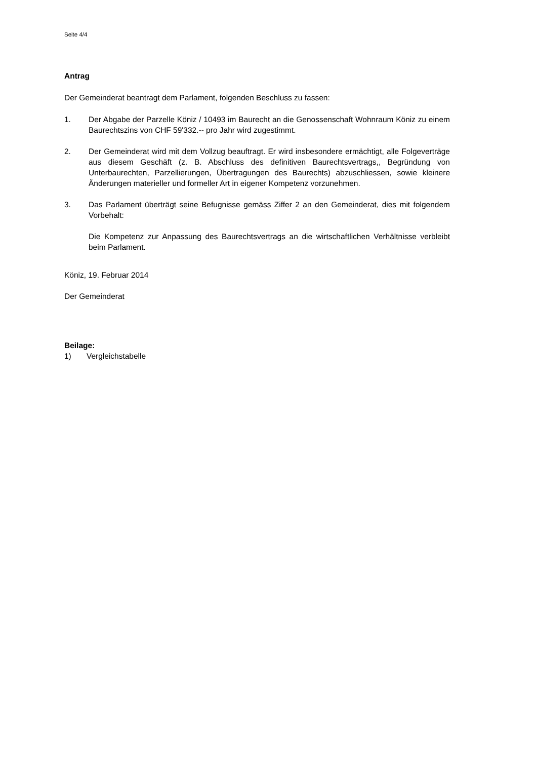Seite 4/4
Antrag
Der Gemeinderat beantragt dem Parlament, folgenden Beschluss zu fassen:
1. Der Abgabe der Parzelle Köniz / 10493 im Baurecht an die Genossenschaft Wohnraum Köniz zu einem Baurechtszins von CHF 59'332.-- pro Jahr wird zugestimmt.
2. Der Gemeinderat wird mit dem Vollzug beauftragt. Er wird insbesondere ermächtigt, alle Folgeverträge aus diesem Geschäft (z. B. Abschluss des definitiven Baurechtsvertrags,, Begründung von Unterbaurechten, Parzellierungen, Übertragungen des Baurechts) abzuschliessen, sowie kleinere Änderungen materieller und formeller Art in eigener Kompetenz vorzunehmen.
3. Das Parlament überträgt seine Befugnisse gemäss Ziffer 2 an den Gemeinderat, dies mit folgendem Vorbehalt:
Die Kompetenz zur Anpassung des Baurechtsvertrags an die wirtschaftlichen Verhältnisse verbleibt beim Parlament.
Köniz, 19. Februar 2014
Der Gemeinderat
Beilage:
1) Vergleichstabelle